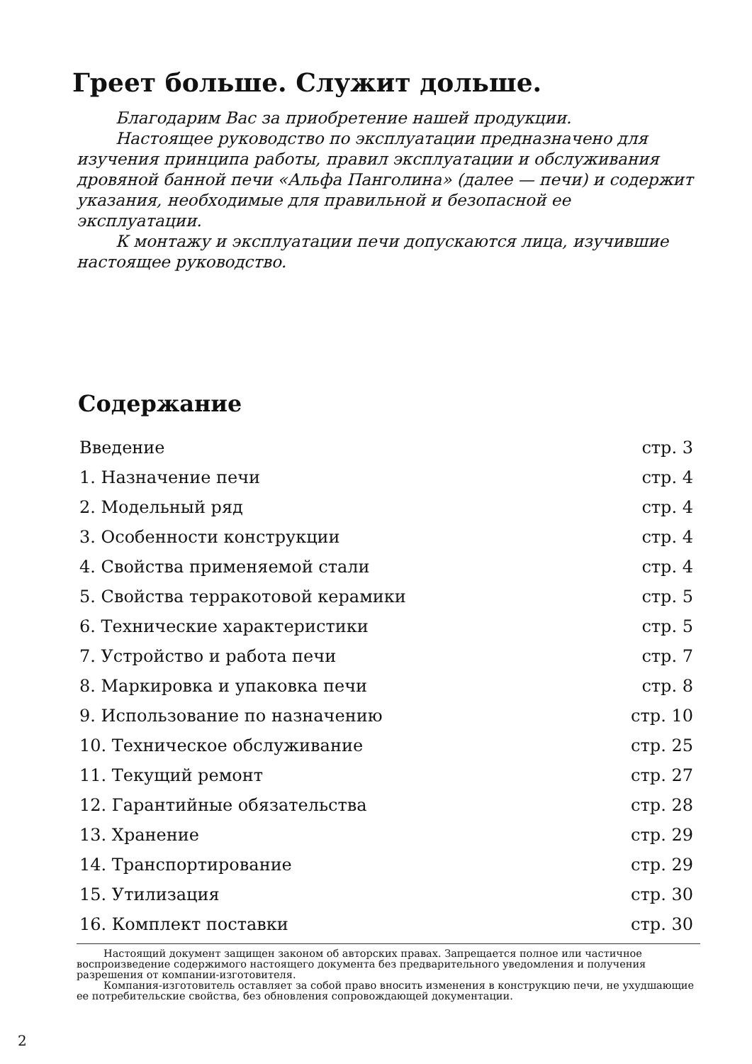Греет больше. Служит дольше.
Благодарим Вас за приобретение нашей продукции.
Настоящее руководство по эксплуатации предназначено для изучения принципа работы, правил эксплуатации и обслуживания дровяной банной печи «Альфа Панголина» (далее — печи) и содержит указания, необходимые для правильной и безопасной ее эксплуатации.
К монтажу и эксплуатации печи допускаются лица, изучившие настоящее руководство.
Содержание
| Введение | стр. 3 |
| 1. Назначение печи | стр. 4 |
| 2. Модельный ряд | стр. 4 |
| 3. Особенности конструкции | стр. 4 |
| 4. Свойства применяемой стали | стр. 4 |
| 5. Свойства терракотовой керамики | стр. 5 |
| 6. Технические характеристики | стр. 5 |
| 7. Устройство и работа печи | стр. 7 |
| 8. Маркировка и упаковка печи | стр. 8 |
| 9. Использование по назначению | стр. 10 |
| 10. Техническое обслуживание | стр. 25 |
| 11. Текущий ремонт | стр. 27 |
| 12. Гарантийные обязательства | стр. 28 |
| 13. Хранение | стр. 29 |
| 14. Транспортирование | стр. 29 |
| 15. Утилизация | стр. 30 |
| 16. Комплект поставки | стр. 30 |
Настоящий документ защищен законом об авторских правах. Запрещается полное или частичное воспроизведение содержимого настоящего документа без предварительного уведомления и получения разрешения от компании-изготовителя.
Компания-изготовитель оставляет за собой право вносить изменения в конструкцию печи, не ухудшающие ее потребительские свойства, без обновления сопровождающей документации.
2